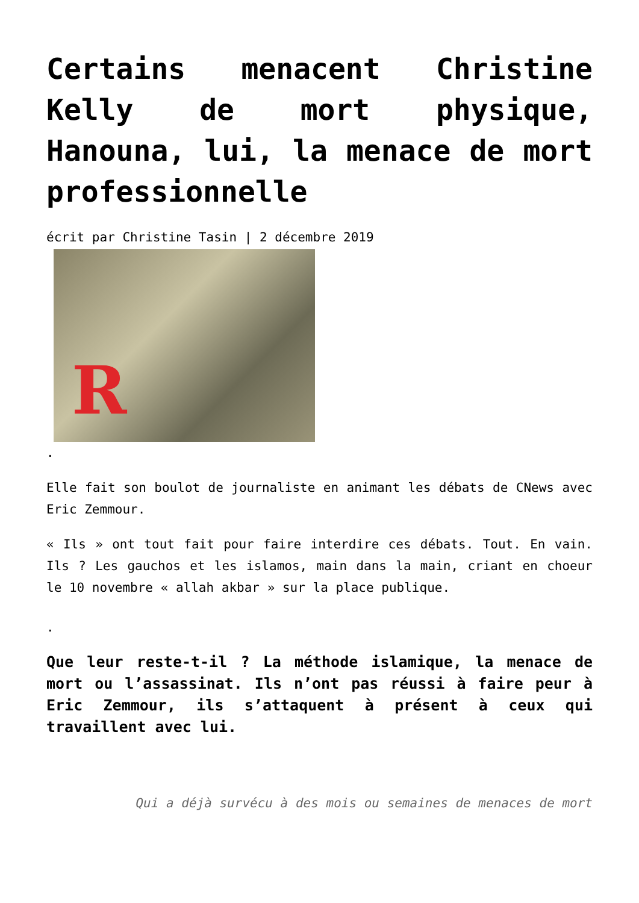Certains menacent Christine Kelly de mort physique, Hanouna, lui, la menace de mort professionnelle
écrit par Christine Tasin | 2 décembre 2019
R
.
Elle fait son boulot de journaliste en animant les débats de CNews avec Eric Zemmour.
« Ils » ont tout fait pour faire interdire ces débats. Tout. En vain. Ils ? Les gauchos et les islamos, main dans la main, criant en choeur le 10 novembre « allah akbar » sur la place publique.
.
Que leur reste-t-il ? La méthode islamique, la menace de mort ou l’assassinat. Ils n’ont pas réussi à faire peur à Eric Zemmour, ils s’attaquent à présent à ceux qui travaillent avec lui.
Qui a déjà survécu à des mois ou semaines de menaces de mort